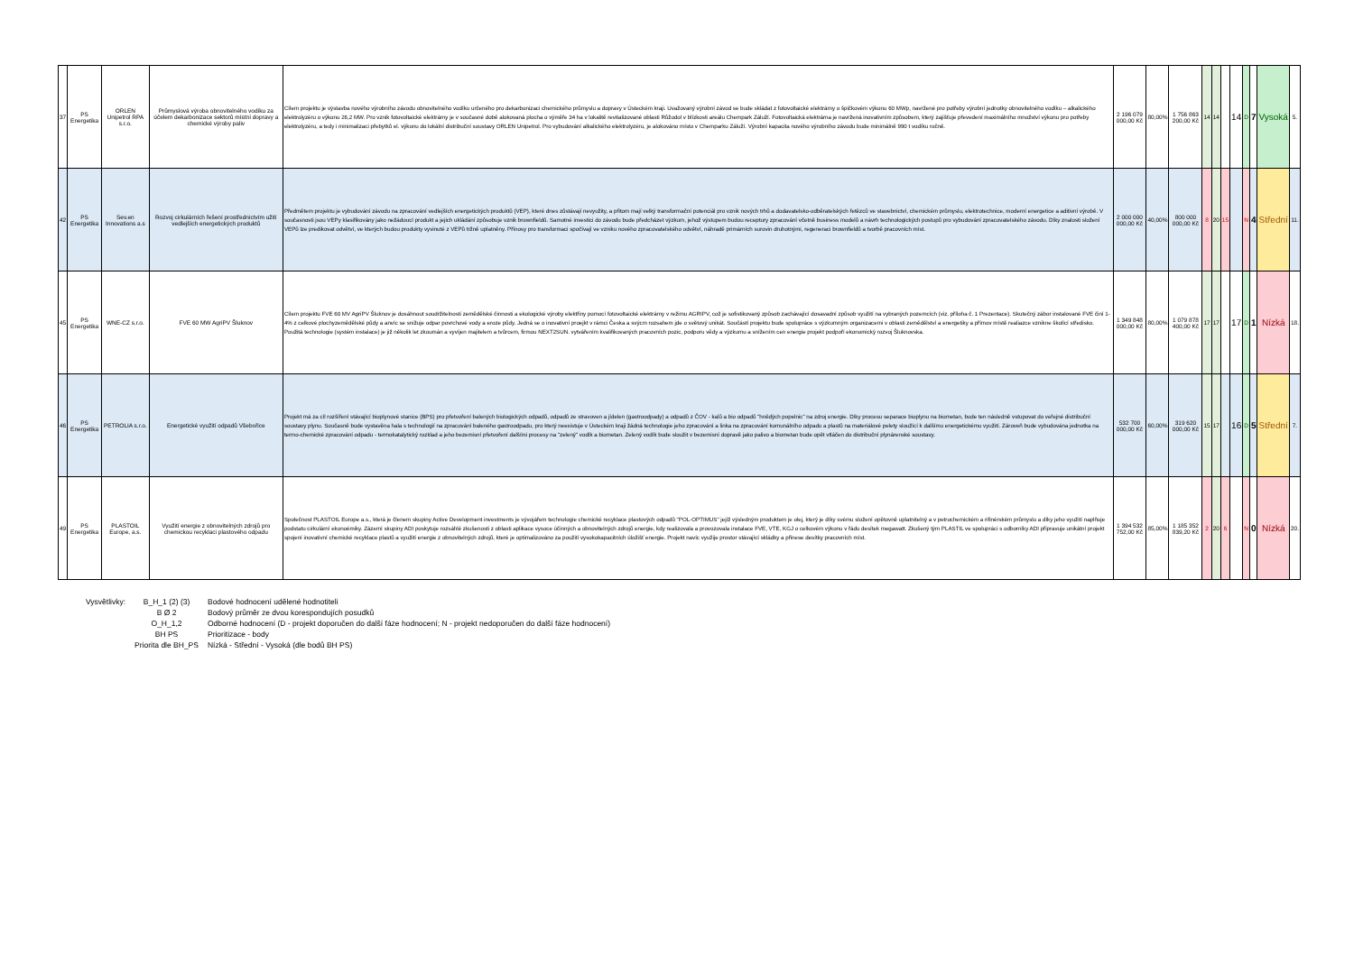| 37 | PS Energetika | ORLEN Unipetrol RPA s.r.o. | Průmyslová výroba obnovitelného vodíku za účelem dekarbonizace sektorů místní dopravy a chemické výroby paliv | Cílem projektu je výstavba nového výrobního závodu obnovitelného vodíku určeného pro dekarbonizaci chemického průmyslu a dopravy v Ústeckém kraji. Uvažovaný výrobní závod se bude skládat z fotovoltaické elektrárny o špičkovém výkonu 60 MWp, navržené pro potřeby výrobní jednotky obnovitelného vodíku – alkalického elektrolyzéru o výkonu 26,2 MW. Pro vznik fotovoltaické elektrárny je v současné době alokovaná plocha o výměře 34 ha v lokalitě revitalizované oblasti Růžodol v blízkosti areálu Chempark Záluží. Fotovoltaická elektrárna je navržená inovativním způsobem, který zajišťuje převedení maximálního množství výkonu pro potřeby elektrolyzéru, a tedy i minimalizaci přebytků el. výkonu do lokální distribuční soustavy ORLEN Unipetrol. Pro vybudování alkalického elektrolyzéru, je alokováno místo v Chemparku Záluží. Výrobní kapacita nového výrobního závodu bude minimálně 990 t vodíku ročně. | 2 196 079 000,00 Kč | 80,00% | 1 756 863 200,00 Kč | 14 | 14 | | 14 | D | 7 | Vysoká | 5. |
| 42 | PS Energetika | Sev.en Innovations a.s | Rozvoj cirkulárních řešení prostřednictvím užití vedlejších energetických produktů | Předmětem projektu je vybudování závodu na zpracování vedlejších energetických produktů (VEP), které dnes zůstávají nevyužity, a přitom mají velký transformační potenciál pro vznik nových trhů a dodavatelsko-odběratelských řetězců ve stavebnictví, chemickém průmyslu, elektrotechnice, moderní energetice a aditivní výrobě. V současnosti jsou VEPy klasifikovány jako nežádoucí produkt a jejich ukládání způsobuje vznik brownfieldů. Samotné investici do závodu bude předcházet výzkum, jehož výstupem budou receptury zpracování včetně business modelů a návrh technologických postupů pro vybudování zpracovatelského závodu. Díky znalosti složení VEPů lze predikovat odvětví, ve kterých budou produkty vyvinuté z VEPů tržně uplatněny. Přínosy pro transformaci spočívají ve vzniku nového zpracovatelského odvětví, náhradě primárních surovin druhotnými, regeneraci brownfieldů a tvorbě pracovních míst. | 2 000 000 000,00 Kč | 40,00% | 800 000 000,00 Kč | 8 | 20 | 15 | | N | 4 | Střední | 11. |
| 45 | PS Energetika | WNE-CZ s.r.o. | FVE 60 MW AgriPV Šluknov | Cílem projektu FVE 60 MV AgriPV Šluknov je dosáhnout soudržitelnosti zemědělské činnosti a ekologické výroby elektřiny pomocí fotovoltaické elektrárny v režimu AGRIPV, což je sofistikovaný způsob zachávající dosavadní způsob využití na vybraných pozemcích (viz. příloha č. 1 Prezentace). Skutečný zábor instalované FVE činí 1-4% z celkové plochyzemědělské půdy a anvíc se snižuje odpar povrchové vody a eroze půdy. Jedná se o inovativní proejkt v rámci Česka a svýcm rozsahem jde o světový unikát. Součástí projektu bude spolupráce s výzkumným organizacemi v oblasti zemědělství a energetiky a přímov místě realiazce vznikne školící středisko. Použitá technologie (systém instalace) je již několik let zkoumán a vyvíjen majitelem a tvůrcem, firmou NEXT2SUN. vytvářením kvalifikovaných pracovních pozic, podporu vědy a výzkumu a snížením cen energie projekt podpoří ekonomický rozvoj Šluknovska. | 1 349 848 000,00 Kč | 80,00% | 1 079 878 400,00 Kč | 17 | 17 | | 17 | D | 1 | Nízká | 18. |
| 46 | PS Energetika | PETROLIA s.r.o. | Energetické využití odpadů Všebořice | Projekt má za cíl rozšíření stávající bioplynové stanice (BPS) pro přetvoření balených biologických odpadů, odpadů ze stravoven a jídelen (gastroodpady) a odpadů z ČOV - kalů a bio odpadů "hnědých popelnic" na zdroj energie. Díky procesu separace bioplynu na biometan, bude ten následně vstupovat do veřejné distribuční soustavy plynu. Současně bude vystavěna hala s technologií na zpracování baleného gastroodpadu, pro který neexistuje v Ústeckém kraji žádná technologie jeho zpracování a linka na zpracování komunálního odpadu a plastů na materiálové pelety sloužící k dalšímu energetickému využití. Zároveň bude vybudována jednotka na termo-chemické zpracování odpadu - termokatalytický rozklad a jeho bezemisní přetvoření dalšími procesy na "zelený" vodík a biometan. Zelený vodík bude sloužit v bezemisní dopravě jako palivo a biometan bude opět vtláčen do distribuční plynárenské soustavy. | 532 700 000,00 Kč | 60,00% | 319 620 000,00 Kč | 15 | 17 | | 16 | D | 5 | Střední | 7. |
| 49 | PS Energetika | PLASTOIL Europe, a.s. | Využití energie z obnovitelných zdrojů pro chemickou recyklaci plastového odpadu | Společnost PLASTOIL Europe a.s., která je členem skupiny Active Development investments je vývojářem technologie chemické recyklace plastových odpadů "POL-OPTIMUS" jejíž výsledným produktem je olej, který je díky svému složení opětovně uplatnitelný a v petrochemickém a rifinérském průmyslu a díky jeho využití naplňuje podstatu cirkulární ekonoémiky. Zázemí skupiny ADI poskytuje rozsáhlé zkušenosti z oblasti aplikace vysoce účinných a obnovitelných zdrojů energie, kdy realizovala a provozovala instalace FVE, VTE, KGJ o celkovém výkonu v řádu desítek megawatt. Zkušený tým PLASTIL ve spolupráci s odborníky ADI připravuje unikátní projekt spojení inovativní chemické recyklace plastů a využití energie z obnovitelných zdrojů, které je optimalizováno za použití vysokokapacitních úložišť energie. Projekt navíc využije prostor stávající skládky a přinese desítky pracovních míst. | 1 394 532 752,00 Kč | 85,00% | 1 185 352 839,20 Kč | 2 | 20 | 6 | | N | 0 | Nízká | 20. |
| Vysvětlivky: | B_H_1 (2) (3) | Bodové hodnocení udělené hodnotiteli |
| | B Ø 2 | Bodový průměr ze dvou korespondujích posudků |
| | O_H_1,2 | Odborné hodnocení (D - projekt doporučen do další fáze hodnocení; N - projekt nedoporučen do další fáze hodnocení) |
| | BH PS | Prioritizace - body |
| | Priorita dle BH_PS | Nízká - Střední - Vysoká (dle bodů BH PS) |